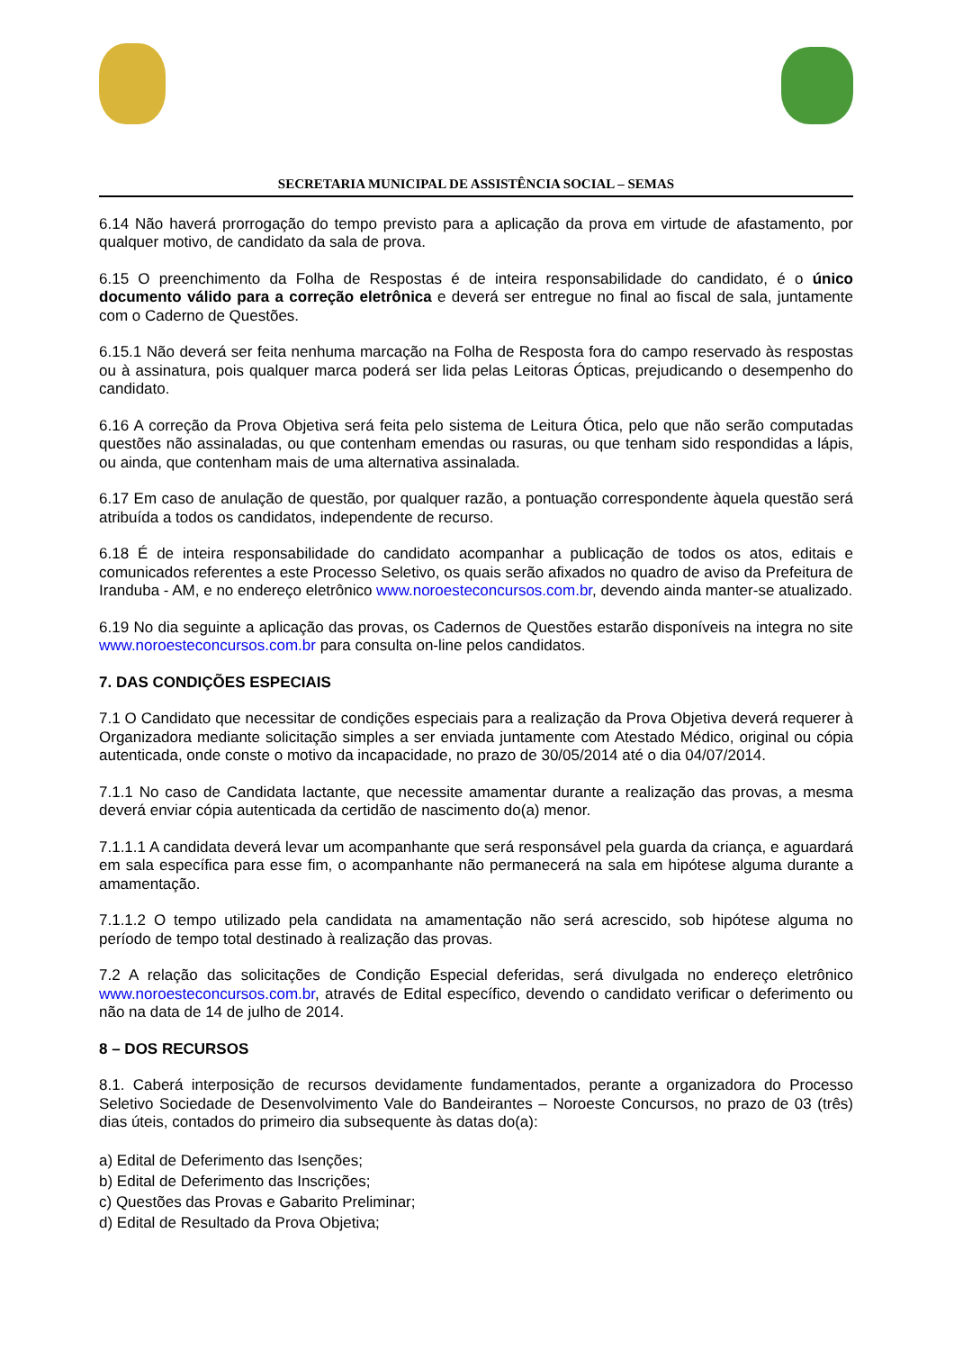SECRETARIA MUNICIPAL DE ASSISTÊNCIA SOCIAL – SEMAS
6.14 Não haverá prorrogação do tempo previsto para a aplicação da prova em virtude de afastamento, por qualquer motivo, de candidato da sala de prova.
6.15 O preenchimento da Folha de Respostas é de inteira responsabilidade do candidato, é o único documento válido para a correção eletrônica e deverá ser entregue no final ao fiscal de sala, juntamente com o Caderno de Questões.
6.15.1 Não deverá ser feita nenhuma marcação na Folha de Resposta fora do campo reservado às respostas ou à assinatura, pois qualquer marca poderá ser lida pelas Leitoras Ópticas, prejudicando o desempenho do candidato.
6.16 A correção da Prova Objetiva será feita pelo sistema de Leitura Ótica, pelo que não serão computadas questões não assinaladas, ou que contenham emendas ou rasuras, ou que tenham sido respondidas a lápis, ou ainda, que contenham mais de uma alternativa assinalada.
6.17 Em caso de anulação de questão, por qualquer razão, a pontuação correspondente àquela questão será atribuída a todos os candidatos, independente de recurso.
6.18 É de inteira responsabilidade do candidato acompanhar a publicação de todos os atos, editais e comunicados referentes a este Processo Seletivo, os quais serão afixados no quadro de aviso da Prefeitura de Iranduba - AM, e no endereço eletrônico www.noroesteconcursos.com.br, devendo ainda manter-se atualizado.
6.19 No dia seguinte a aplicação das provas, os Cadernos de Questões estarão disponíveis na integra no site www.noroesteconcursos.com.br para consulta on-line pelos candidatos.
7. DAS CONDIÇÕES ESPECIAIS
7.1 O Candidato que necessitar de condições especiais para a realização da Prova Objetiva deverá requerer à Organizadora mediante solicitação simples a ser enviada juntamente com Atestado Médico, original ou cópia autenticada, onde conste o motivo da incapacidade, no prazo de 30/05/2014 até o dia 04/07/2014.
7.1.1 No caso de Candidata lactante, que necessite amamentar durante a realização das provas, a mesma deverá enviar cópia autenticada da certidão de nascimento do(a) menor.
7.1.1.1 A candidata deverá levar um acompanhante que será responsável pela guarda da criança, e aguardará em sala específica para esse fim, o acompanhante não permanecerá na sala em hipótese alguma durante a amamentação.
7.1.1.2 O tempo utilizado pela candidata na amamentação não será acrescido, sob hipótese alguma no período de tempo total destinado à realização das provas.
7.2 A relação das solicitações de Condição Especial deferidas, será divulgada no endereço eletrônico www.noroesteconcursos.com.br, através de Edital específico, devendo o candidato verificar o deferimento ou não na data de 14 de julho de 2014.
8 – DOS RECURSOS
8.1. Caberá interposição de recursos devidamente fundamentados, perante a organizadora do Processo Seletivo Sociedade de Desenvolvimento Vale do Bandeirantes – Noroeste Concursos, no prazo de 03 (três) dias úteis, contados do primeiro dia subsequente às datas do(a):
a) Edital de Deferimento das Isenções;
b) Edital de Deferimento das Inscrições;
c) Questões das Provas e Gabarito Preliminar;
d) Edital de Resultado da Prova Objetiva;